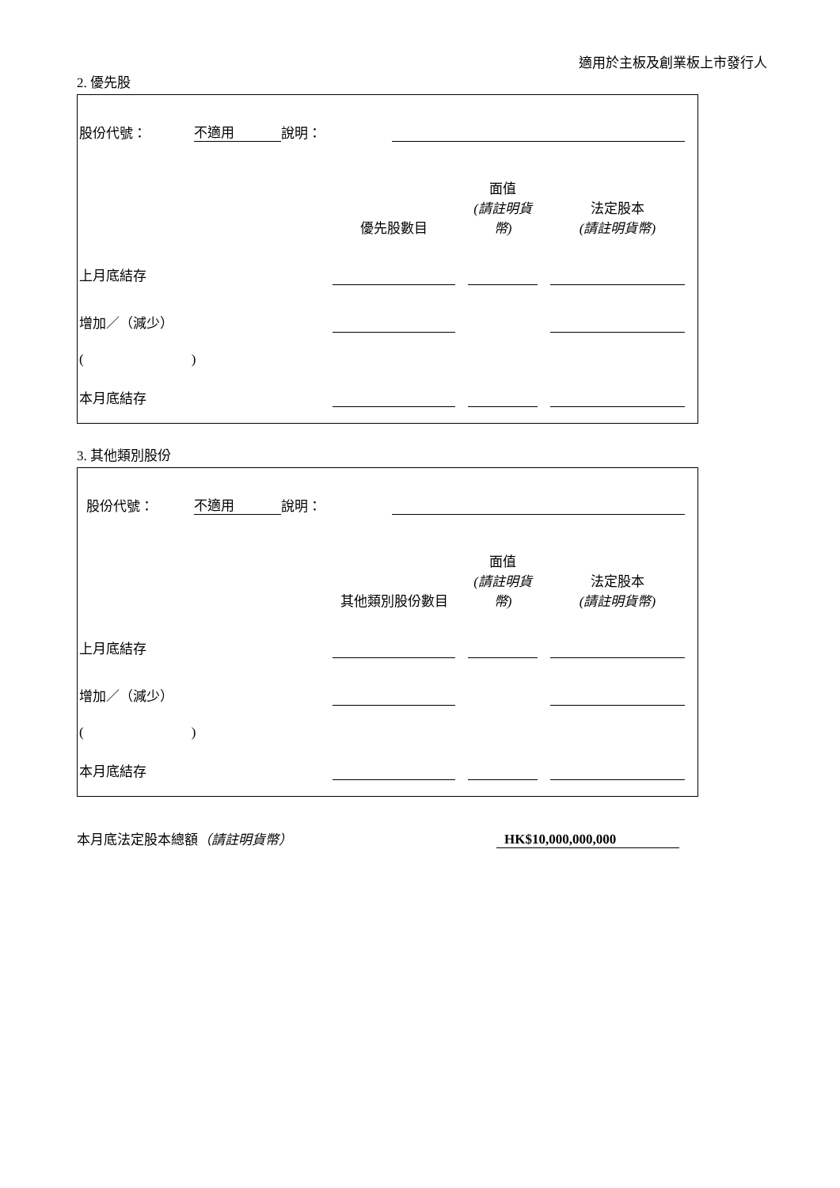適用於主板及創業板上市發行人
2. 優先股
| 股份代號： | 不適用 | 說明： | |
| | 優先股數目 | | 面值 (請註明貨幣) | | 法定股本 (請註明貨幣) |
| 上月底結存 | | | | | |
| 增加／（減少） | | | | | |
| ( ) | | | | | |
| 本月底結存 | | | | | |
3. 其他類別股份
| 股份代號： | 不適用 | 說明： | |
| | 其他類別股份數目 | | 面值 (請註明貨幣) | | 法定股本 (請註明貨幣) |
| 上月底結存 | | | | | |
| 增加／（減少） | | | | | |
| ( ) | | | | | |
| 本月底結存 | | | | | |
| 本月底法定股本總額 （請註明貨幣） | HK$10,000,000,000 | |